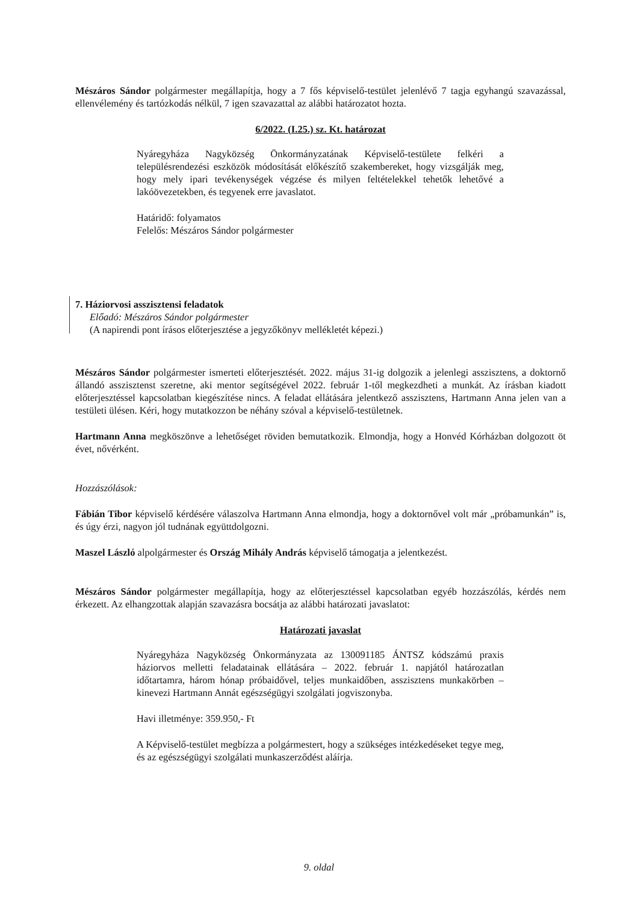Mészáros Sándor polgármester megállapítja, hogy a 7 fős képviselő-testület jelenlévő 7 tagja egyhangú szavazással, ellenvélemény és tartózkodás nélkül, 7 igen szavazattal az alábbi határozatot hozta.
6/2022. (I.25.) sz. Kt. határozat
Nyáregyháza Nagyközség Önkormányzatának Képviselő-testülete felkéri a településrendezési eszközök módosítását előkészítő szakembereket, hogy vizsgálják meg, hogy mely ipari tevékenységek végzése és milyen feltételekkel tehetők lehetővé a lakóövezetekben, és tegyenek erre javaslatot.
Határidő: folyamatos
Felelős: Mészáros Sándor polgármester
7. Háziorvosi asszisztensi feladatok
Előadó: Mészáros Sándor polgármester
(A napirendi pont írásos előterjesztése a jegyzőkönyv mellékletét képezi.)
Mészáros Sándor polgármester ismerteti előterjesztését. 2022. május 31-ig dolgozik a jelenlegi asszisztens, a doktornő állandó asszisztenst szeretne, aki mentor segítségével 2022. február 1-től megkezdheti a munkát. Az írásban kiadott előterjesztéssel kapcsolatban kiegészítése nincs. A feladat ellátására jelentkező asszisztens, Hartmann Anna jelen van a testületi ülésen. Kéri, hogy mutatkozzon be néhány szóval a képviselő-testületnek.
Hartmann Anna megköszönve a lehetőséget röviden bemutatkozik. Elmondja, hogy a Honvéd Kórházban dolgozott öt évet, nővérként.
Hozzászólások:
Fábián Tibor képviselő kérdésére válaszolva Hartmann Anna elmondja, hogy a doktornővel volt már „próbamunkán” is, és úgy érzi, nagyon jól tudnának együttdolgozni.
Maszel László alpolgármester és Ország Mihály András képviselő támogatja a jelentkezést.
Mészáros Sándor polgármester megállapítja, hogy az előterjesztéssel kapcsolatban egyéb hozzászólás, kérdés nem érkezett. Az elhangzottak alapján szavazásra bocsátja az alábbi határozati javaslatot:
Határozati javaslat
Nyáregyháza Nagyközség Önkormányzata az 130091185 ÁNTSZ kódszámú praxis háziorvos melletti feladatainak ellátására – 2022. február 1. napjától határozatlan időtartamra, három hónap próbaidővel, teljes munkaidőben, asszisztens munkakörben – kinevezi Hartmann Annát egészségügyi szolgálati jogviszonyba.
Havi illetménye: 359.950,- Ft
A Képviselő-testület megbízza a polgármestert, hogy a szükséges intézkedéseket tegye meg, és az egészségügyi szolgálati munkaszerződést aláírja.
9. oldal